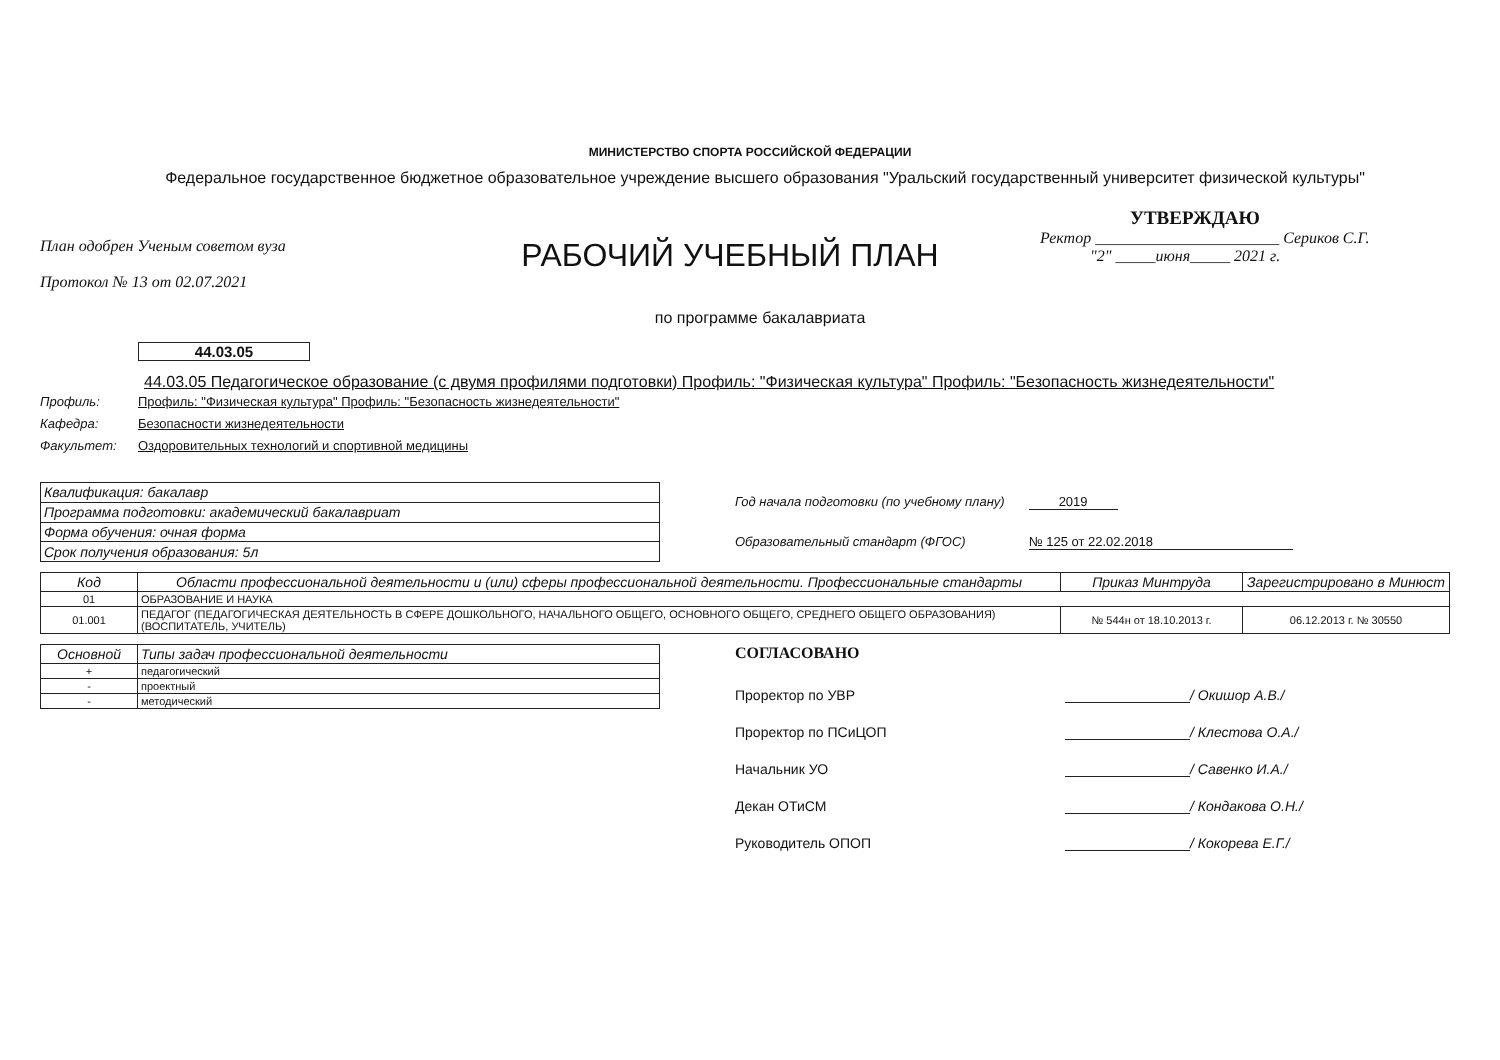МИНИСТЕРСТВО СПОРТА РОССИЙСКОЙ ФЕДЕРАЦИИ
Федеральное государственное бюджетное образовательное учреждение высшего образования "Уральский государственный университет физической культуры"
План одобрен Ученым советом вуза
Протокол № 13 от 02.07.2021
РАБОЧИЙ УЧЕБНЫЙ ПЛАН
по программе бакалавриата
УТВЕРЖДАЮ
Ректор _______________________ Сериков С.Г.
"2" _____июня_____ 2021 г.
44.03.05
44.03.05 Педагогическое образование (с двумя профилями подготовки) Профиль: "Физическая культура" Профиль: "Безопасность жизнедеятельности"
Профиль: Профиль: "Физическая культура" Профиль: "Безопасность жизнедеятельности"
Кафедра: Безопасности жизнедеятельности
Факультет: Оздоровительных технологий и спортивной медицины
| Квалификация: бакалавр |
| Программа подготовки: академический бакалавриат |
| Форма обучения: очная форма |
| Срок получения образования: 5л |
Год начала подготовки (по учебному плану) 2019
Образовательный стандарт (ФГОС) № 125 от 22.02.2018
| Код | Области профессиональной деятельности и (или) сферы профессиональной деятельности. Профессиональные стандарты | Приказ Минтруда | Зарегистрировано в Минюст |
| --- | --- | --- | --- |
| 01 | ОБРАЗОВАНИЕ И НАУКА | | |
| 01.001 | ПЕДАГОГ (ПЕДАГОГИЧЕСКАЯ ДЕЯТЕЛЬНОСТЬ В СФЕРЕ ДОШКОЛЬНОГО, НАЧАЛЬНОГО ОБЩЕГО, ОСНОВНОГО ОБЩЕГО, СРЕДНЕГО ОБЩЕГО ОБРАЗОВАНИЯ) (ВОСПИТАТЕЛЬ, УЧИТЕЛЬ) | № 544н от 18.10.2013 г. | 06.12.2013 г. № 30550 |
| Основной | Типы задач профессиональной деятельности |
| --- | --- |
| + | педагогический |
| - | проектный |
| - | методический |
СОГЛАСОВАНО
Проректор по УВР / Окишор А.В./
Проректор по ПСиЦОП / Клестова О.А./
Начальник УО / Савенко И.А./
Декан ОТиСМ / Кондакова О.Н./
Руководитель ОПОП / Кокорева Е.Г./